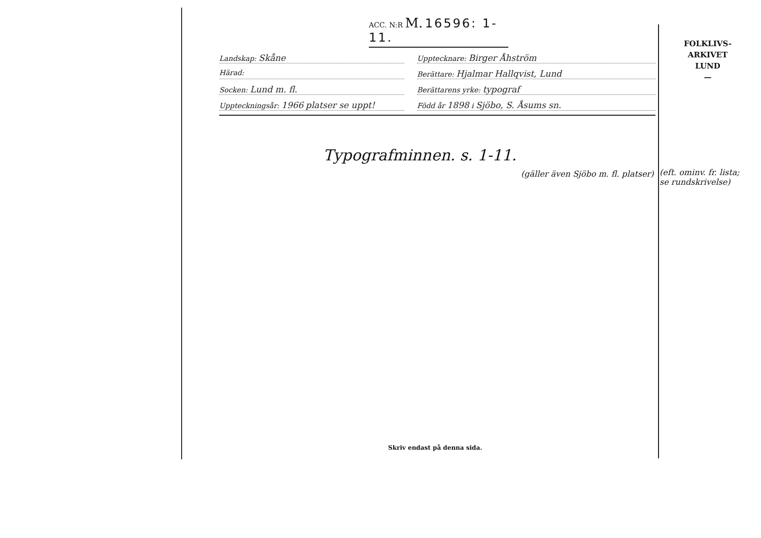ACC. N:R M. 16596: 1-11.
Landskap: Skåne
Upptecknare: Birger Åhström
Härad: Berättare: Hjalmar Hallqvist, Lund
Socken: Lund m. fl.
Berättarens yrke: typograf
Uppteckningsår: 1966 platser se uppt!
Född år 1898 i Sjöbo, S. Åsums sn.
Typografminnen. s. 1-11.
(gäller även Sjöbo m. fl. platser)
FOLKLIVS-
ARKIVET
LUND
—
(eft. ominv. fr. lista; se rundskrivelse)
Skriv endast på denna sida.